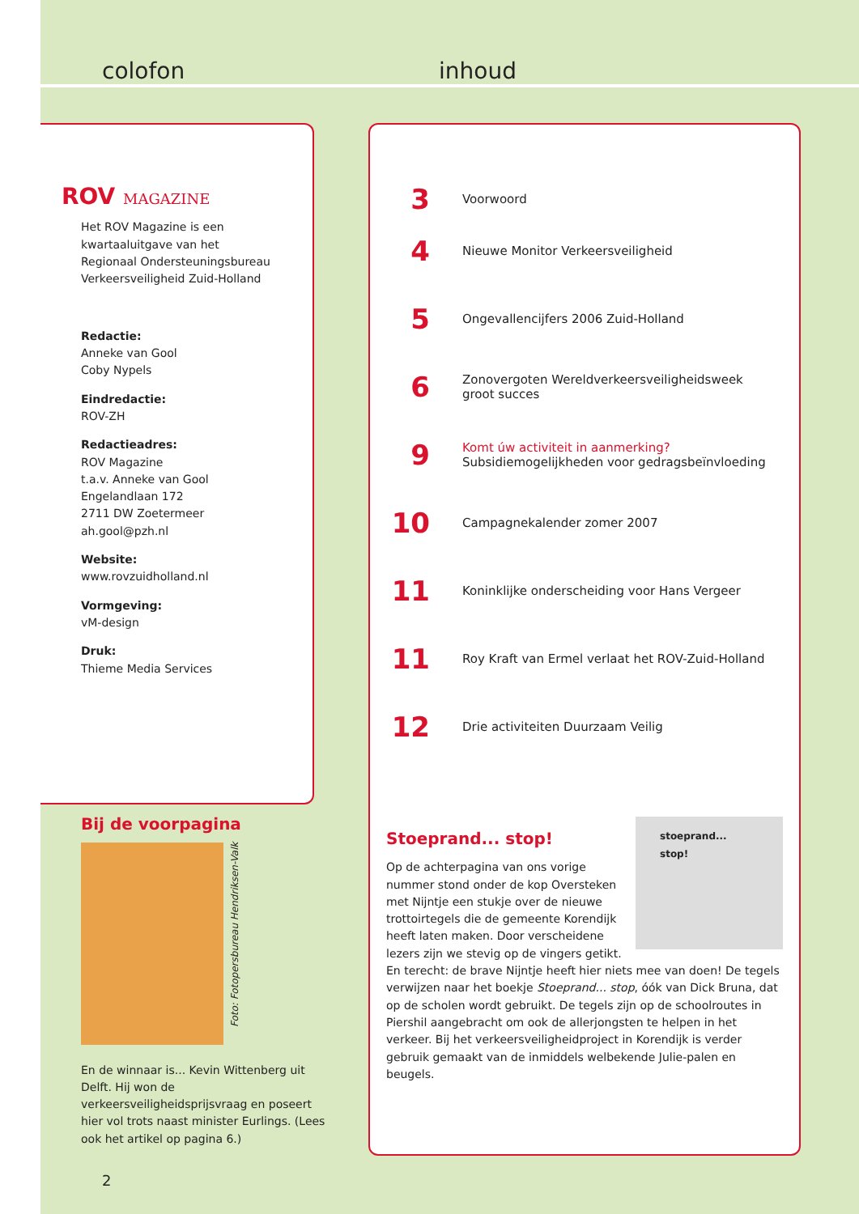colofon inhoud
ROV MAGAZINE
Het ROV Magazine is een
kwartaaluitgave van het
Regionaal Ondersteuningsbureau
Verkeersveiligheid Zuid-Holland
Redactie:
Anneke van Gool
Coby Nypels
Eindredactie:
ROV-ZH
Redactieadres:
ROV Magazine
t.a.v. Anneke van Gool
Engelandlaan 172
2711 DW Zoetermeer
ah.gool@pzh.nl
Website:
www.rovzuidholland.nl
Vormgeving:
vM-design
Druk:
Thieme Media Services
3
Voorwoord
4
Nieuwe Monitor Verkeersveiligheid
5
Ongevallencijfers 2006 Zuid-Holland
6
Zonovergoten Wereldverkeersveiligheidsweek
groot succes
9
Komt úw activiteit in aanmerking?
Subsidiemogelijkheden voor gedragsbeïnvloeding
10
Campagnekalender zomer 2007
11
Koninklijke onderscheiding voor Hans Vergeer
11
Roy Kraft van Ermel verlaat het ROV-Zuid-Holland
12
Drie activiteiten Duurzaam Veilig
Stoeprand... stop!
stoeprand...
stop!
Op de achterpagina van ons vorige nummer stond onder de kop Oversteken met Nijntje een stukje over de nieuwe trottoirtegels die de gemeente Korendijk heeft laten maken. Door verscheidene lezers zijn we stevig op de vingers getikt. En terecht: de brave Nijntje heeft hier niets mee van doen! De tegels verwijzen naar het boekje Stoeprand... stop, óók van Dick Bruna, dat op de scholen wordt gebruikt. De tegels zijn op de schoolroutes in Piershil aangebracht om ook de allerjongsten te helpen in het verkeer. Bij het verkeersveiligheidproject in Korendijk is verder gebruik gemaakt van de inmiddels welbekende Julie-palen en beugels.
Bij de voorpagina
Foto: Fotopersbureau Hendriksen-Valk
En de winnaar is... Kevin Wittenberg uit Delft. Hij won de verkeersveiligheidsprijsvraag en poseert hier vol trots naast minister Eurlings. (Lees ook het artikel op pagina 6.)
2